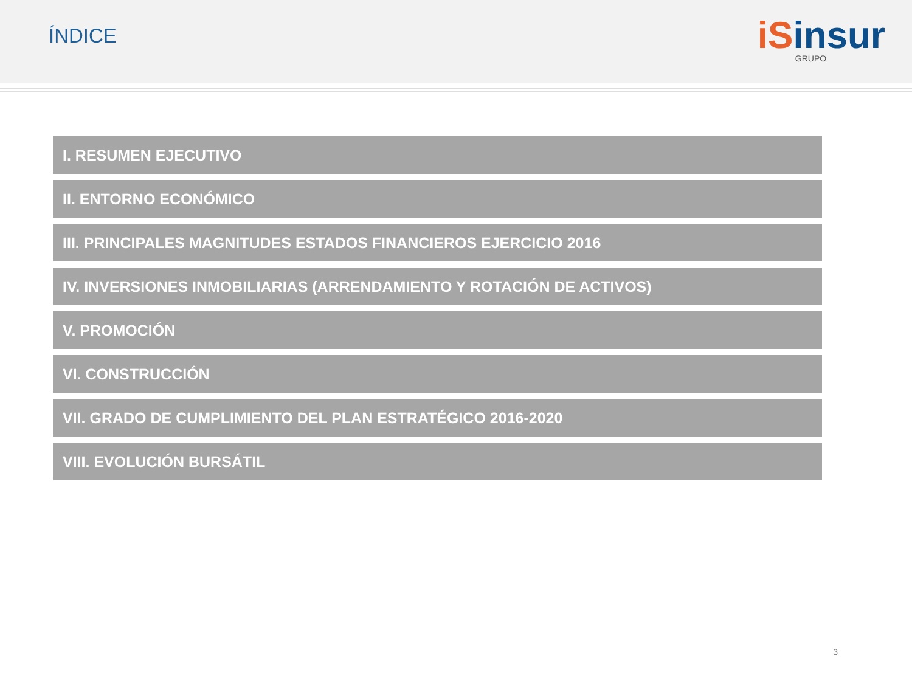ÍNDICE
iSinsur
GRUPO
I. RESUMEN EJECUTIVO
II. ENTORNO ECONÓMICO
III. PRINCIPALES MAGNITUDES ESTADOS FINANCIEROS EJERCICIO 2016
IV. INVERSIONES INMOBILIARIAS (ARRENDAMIENTO Y ROTACIÓN DE ACTIVOS)
V. PROMOCIÓN
VI. CONSTRUCCIÓN
VII. GRADO DE CUMPLIMIENTO DEL PLAN ESTRATÉGICO 2016-2020
VIII. EVOLUCIÓN BURSÁTIL
3